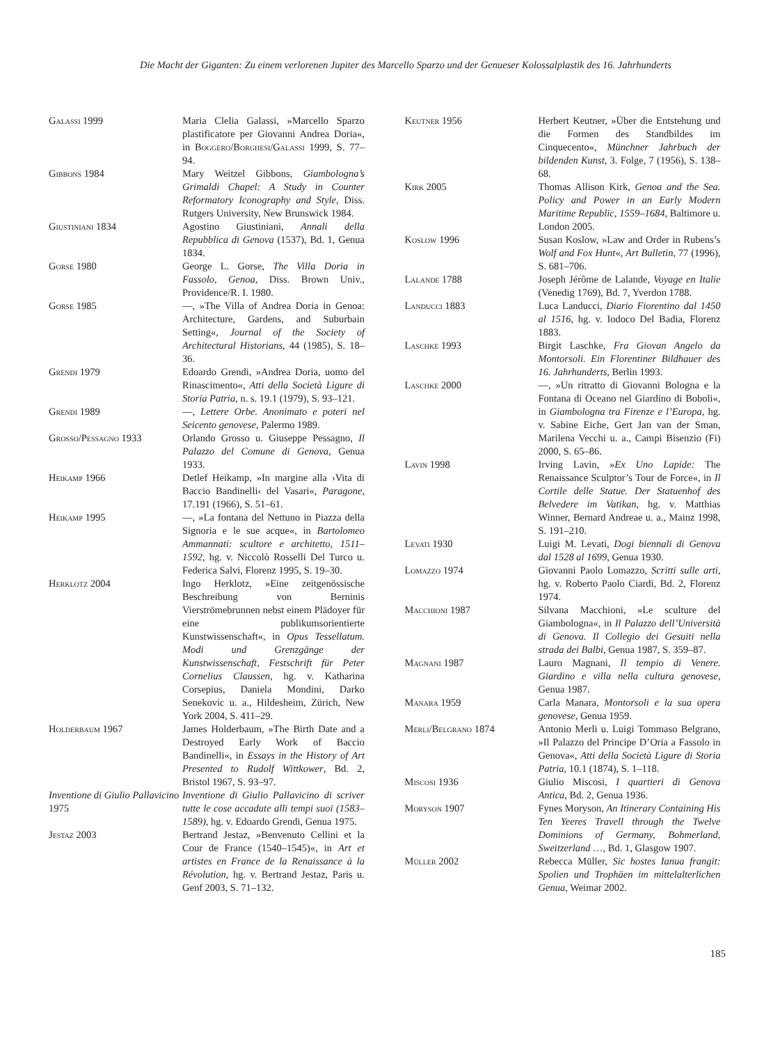Die Macht der Giganten: Zu einem verlorenen Jupiter des Marcello Sparzo und der Genueser Kolossalplastik des 16. Jahrhunderts
Galassi 1999 Maria Clelia Galassi, »Marcello Sparzo plastificatore per Giovanni Andrea Doria«, in Boggero/Borghesi/Galassi 1999, S. 77–94.
Gibbons 1984 Mary Weitzel Gibbons, Giambologna’s Grimaldi Chapel: A Study in Counter Reformatory Iconography and Style, Diss. Rutgers University, New Brunswick 1984.
Giustiniani 1834 Agostino Giustiniani, Annali della Repubblica di Genova (1537), Bd. 1, Genua 1834.
Gorse 1980 George L. Gorse, The Villa Doria in Fassolo, Genoa, Diss. Brown Univ., Providence/R. I. 1980.
Gorse 1985 —, »The Villa of Andrea Doria in Genoa: Architecture, Gardens, and Suburbain Setting«, Journal of the Society of Architectural Historians, 44 (1985), S. 18–36.
Grendi 1979 Edoardo Grendi, »Andrea Doria, uomo del Rinascimento«, Atti della Società Ligure di Storia Patria, n. s. 19.1 (1979), S. 93–121.
Grendi 1989 —, Lettere Orbe. Anonimato e poteri nel Seicento genovese, Palermo 1989.
Grosso/Pessagno 1933 Orlando Grosso u. Giuseppe Pessagno, Il Palazzo del Comune di Genova, Genua 1933.
Heikamp 1966 Detlef Heikamp, »In margine alla ›Vita di Baccio Bandinelli‹ del Vasari«, Paragone, 17.191 (1966), S. 51–61.
Heikamp 1995 —, »La fontana del Nettuno in Piazza della Signoria e le sue acque«, in Bartolomeo Ammannati: scultore e architetto, 1511–1592, hg. v. Niccolò Rosselli Del Turco u. Federica Salvi, Florenz 1995, S. 19–30.
Herklotz 2004 Ingo Herklotz, »Eine zeitgenössische Beschreibung von Berninis Vierströmebrunnen nebst einem Plädoyer für eine publikumsorientierte Kunstwissenschaft«, in Opus Tessellatum. Modi und Grenzgänge der Kunstwissenschaft, Festschrift für Peter Cornelius Claussen, hg. v. Katharina Corsepius, Daniela Mondini, Darko Senekovic u. a., Hildesheim, Zürich, New York 2004, S. 411–29.
Holderbaum 1967 James Holderbaum, »The Birth Date and a Destroyed Early Work of Baccio Bandinelli«, in Essays in the History of Art Presented to Rudolf Wittkower, Bd. 2, Bristol 1967, S. 93–97.
Inventione di Giulio Pallavicino 1975
Inventione di Giulio Pallavicino di scriver tutte le cose accadute alli tempi suoi (1583–1589), hg. v. Edoardo Grendi, Genua 1975.
Jestaz 2003 Bertrand Jestaz, »Benvenuto Cellini et la Cour de France (1540–1545)«, in Art et artistes en France de la Renaissance à la Révolution, hg. v. Bertrand Jestaz, Paris u. Genf 2003, S. 71–132.
Keutner 1956 Herbert Keutner, »Über die Entstehung und die Formen des Standbildes im Cinquecento«, Münchner Jahrbuch der bildenden Kunst, 3. Folge, 7 (1956), S. 138–68.
Kirk 2005 Thomas Allison Kirk, Genoa and the Sea. Policy and Power in an Early Modern Maritime Republic, 1559–1684, Baltimore u. London 2005.
Koslow 1996 Susan Koslow, »Law and Order in Rubens’s Wolf and Fox Hunt«, Art Bulletin, 77 (1996), S. 681–706.
Lalande 1788 Joseph Jérôme de Lalande, Voyage en Italie (Venedig 1769), Bd. 7, Yverdon 1788.
Landucci 1883 Luca Landucci, Diario Fiorentino dal 1450 al 1516, hg. v. Iodoco Del Badia, Florenz 1883.
Laschke 1993 Birgit Laschke, Fra Giovan Angelo da Montorsoli. Ein Florentiner Bildhauer des 16. Jahrhunderts, Berlin 1993.
Laschke 2000 —, »Un ritratto di Giovanni Bologna e la Fontana di Oceano nel Giardino di Boboli«, in Giambologna tra Firenze e l’Europa, hg. v. Sabine Eiche, Gert Jan van der Sman, Marilena Vecchi u. a., Campi Bisenzio (Fi) 2000, S. 65–86.
Lavin 1998 Irving Lavin, »Ex Uno Lapide: The Renaissance Sculptor’s Tour de Force«, in Il Cortile delle Statue. Der Statuenhof des Belvedere im Vatikan, hg. v. Matthias Winner, Bernard Andreae u. a., Mainz 1998, S. 191–210.
Levati 1930 Luigi M. Levati, Dogi biennali di Genova dal 1528 al 1699, Genua 1930.
Lomazzo 1974 Giovanni Paolo Lomazzo, Scritti sulle arti, hg. v. Roberto Paolo Ciardi, Bd. 2, Florenz 1974.
Macchioni 1987 Silvana Macchioni, »Le sculture del Giambologna«, in Il Palazzo dell’Università di Genova. Il Collegio dei Gesuiti nella strada dei Balbi, Genua 1987, S. 359–87.
Magnani 1987 Lauro Magnani, Il tempio di Venere. Giardino e villa nella cultura genovese, Genua 1987.
Manara 1959 Carla Manara, Montorsoli e la sua opera genovese, Genua 1959.
Merli/Belgrano 1874 Antonio Merli u. Luigi Tommaso Belgrano, »Il Palazzo del Principe D’Oria a Fassolo in Genova«, Atti della Società Ligure di Storia Patria, 10.1 (1874), S. 1–118.
Miscosi 1936 Giulio Miscosi, I quartieri di Genova Antica, Bd. 2, Genua 1936.
Moryson 1907 Fynes Moryson, An Itinerary Containing His Ten Yeeres Travell through the Twelve Dominions of Germany, Bohmerland, Sweitzerland …, Bd. 1, Glasgow 1907.
Müller 2002 Rebecca Müller, Sic hostes Ianua frangit: Spolien und Trophäen im mittelalterlichen Genua, Weimar 2002.
185